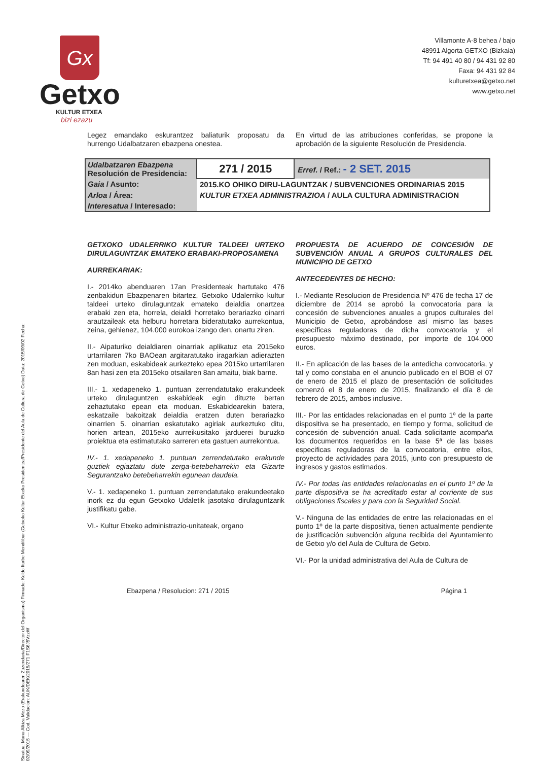Gx
Getxo
KULTUR ETXEA
bizi ezazu
Villamonte A-8 behea / bajo
48991 Algorta-GETXO (Bizkaia)
Tf: 94 491 40 80 / 94 431 92 80
Faxa: 94 431 92 84
kulturetxea@getxo.net
www.getxo.net
Sinatua: Manu Alkiza Mezo (Erakundearen Zuzendaria/Director del Organismo) Firmado: Koldo Iturbe Mendilibar (Getxoko Kultur Etxeko Presidentea/Presidente del Aula de Cultura de Getxo) Data: 2015/09/02 Fecha: 02/09/2015 — Cod. Validacion: AUK/DEK/2015/271 F1S6J5VzzW
Legez emandako eskurantzez baliaturik proposatu da hurrengo Udalbatzaren ebazpena onestea.
En virtud de las atribuciones conferidas, se propone la aprobación de la siguiente Resolución de Presidencia.
| Udalbatzaren Ebazpena Resolución de Presidencia: | 271 / 2015 | Erref. / Ref.: - 2 SET. 2015 |
| Gaia / Asunto: | 2015.KO OHIKO DIRU-LAGUNTZAK / SUBVENCIONES ORDINARIAS 2015 | |
| Arloa / Área: | KULTUR ETXEA ADMINISTRAZIOA / AULA CULTURA ADMINISTRACION | |
| Interesatua / Interesado: | | |
GETXOKO UDALERRIKO KULTUR TALDEEI URTEKO DIRULAGUNTZAK EMATEKO ERABAKI-PROPOSAMENA
AURREKARIAK:
I.- 2014ko abenduaren 17an Presidenteak hartutako 476 zenbakidun Ebazpenaren bitartez, Getxoko Udalerriko kultur taldeei urteko dirulaguntzak emateko deialdia onartzea erabaki zen eta, horrela, deialdi horretako berariazko oinarri arautzaileak eta helburu horretara bideratutako aurrekontua, zeina, gehienez, 104.000 eurokoa izango den, onartu ziren.
II.- Aipaturiko deialdiaren oinarriak aplikatuz eta 2015eko urtarrilaren 7ko BAOean argitaratutako iragarkian adierazten zen moduan, eskabideak aurkezteko epea 2015ko urtarrilaren 8an hasi zen eta 2015eko otsailaren 8an amaitu, biak barne.
III.- 1. xedapeneko 1. puntuan zerrendatutako erakundeek urteko dirulaguntzen eskabideak egin dituzte bertan zehaztutako epean eta moduan. Eskabidearekin batera, eskatzaile bakoitzak deialdia eratzen duten berariazko oinarrien 5. oinarrian eskatutako agiriak aurkeztuko ditu, horien artean, 2015eko aurreikusitako jarduerei buruzko proiektua eta estimatutako sarreren eta gastuen aurrekontua.
IV.- 1. xedapeneko 1. puntuan zerrendatutako erakunde guztiek egiaztatu dute zerga-betebeharrekin eta Gizarte Segurantzako betebeharrekin egunean daudela.
V.- 1. xedapeneko 1. puntuan zerrendatutako erakundeetako inork ez du egun Getxoko Udaletik jasotako dirulaguntzarik justifikatu gabe.
VI.- Kultur Etxeko administrazio-unitateak, organo
PROPUESTA DE ACUERDO DE CONCESIÓN DE SUBVENCIÓN ANUAL A GRUPOS CULTURALES DEL MUNICIPIO DE GETXO
ANTECEDENTES DE HECHO:
I.- Mediante Resolucion de Presidencia Nº 476 de fecha 17 de diciembre de 2014 se aprobó la convocatoria para la concesión de subvenciones anuales a grupos culturales del Municipio de Getxo, aprobándose así mismo las bases específicas reguladoras de dicha convocatoria y el presupuesto máximo destinado, por importe de 104.000 euros.
II.- En aplicación de las bases de la antedicha convocatoria, y tal y como constaba en el anuncio publicado en el BOB el 07 de enero de 2015 el plazo de presentación de solicitudes comenzó el 8 de enero de 2015, finalizando el día 8 de febrero de 2015, ambos inclusive.
III.- Por las entidades relacionadas en el punto 1º de la parte dispositiva se ha presentado, en tiempo y forma, solicitud de concesión de subvención anual. Cada solicitante acompaña los documentos requeridos en la base 5ª de las bases especificas reguladoras de la convocatoria, entre ellos, proyecto de actividades para 2015, junto con presupuesto de ingresos y gastos estimados.
IV.- Por todas las entidades relacionadas en el punto 1º de la parte dispositiva se ha acreditado estar al corriente de sus obligaciones fiscales y para con la Seguridad Social.
V.- Ninguna de las entidades de entre las relacionadas en el punto 1º de la parte dispositiva, tienen actualmente pendiente de justificación subvención alguna recibida del Ayuntamiento de Getxo y/o del Aula de Cultura de Getxo.
VI.- Por la unidad administrativa del Aula de Cultura de
Ebazpena / Resolucion: 271 / 2015 Página 1